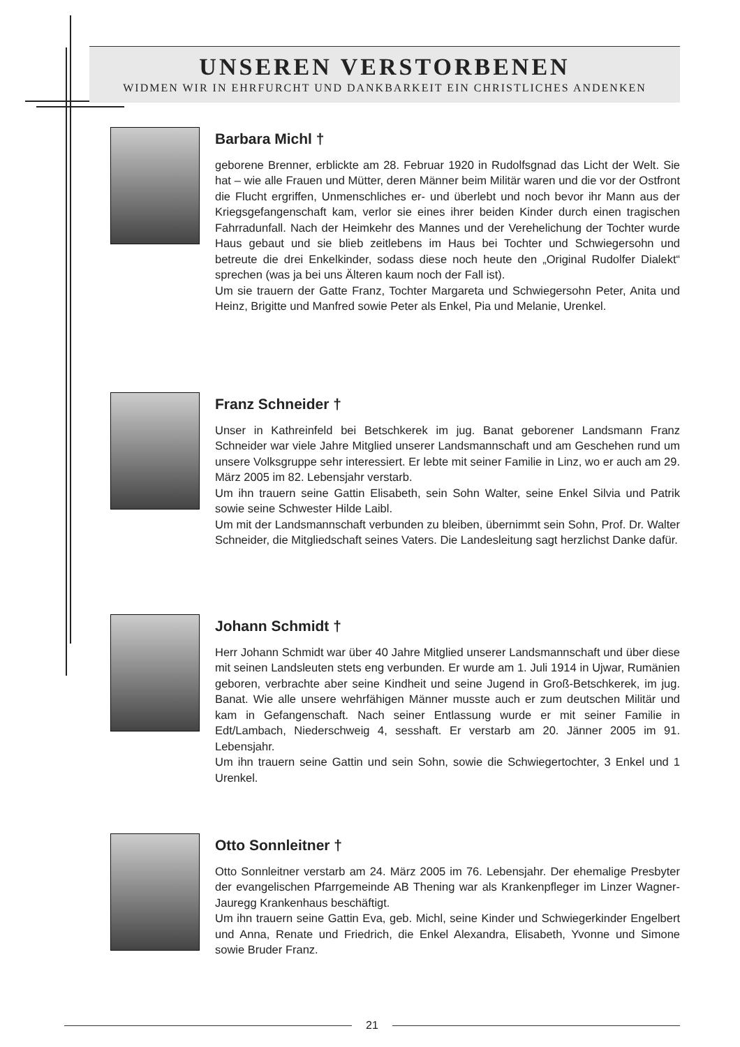UNSEREN VERSTORBENEN
WIDMEN WIR IN EHRFURCHT UND DANKBARKEIT EIN CHRISTLICHES ANDENKEN
Barbara Michl †
geborene Brenner, erblickte am 28. Februar 1920 in Rudolfsgnad das Licht der Welt. Sie hat – wie alle Frauen und Mütter, deren Männer beim Militär waren und die vor der Ostfront die Flucht ergriffen, Unmenschliches er- und überlebt und noch bevor ihr Mann aus der Kriegsgefangenschaft kam, verlor sie eines ihrer beiden Kinder durch einen tragischen Fahrradunfall. Nach der Heimkehr des Mannes und der Verehelichung der Tochter wurde Haus gebaut und sie blieb zeitlebens im Haus bei Tochter und Schwiegersohn und betreute die drei Enkelkinder, sodass diese noch heute den „Original Rudolfer Dialekt“ sprechen (was ja bei uns Älteren kaum noch der Fall ist).
Um sie trauern der Gatte Franz, Tochter Margareta und Schwiegersohn Peter, Anita und Heinz, Brigitte und Manfred sowie Peter als Enkel, Pia und Melanie, Urenkel.
Franz Schneider †
Unser in Kathreinfeld bei Betschkerek im jug. Banat geborener Landsmann Franz Schneider war viele Jahre Mitglied unserer Landsmannschaft und am Geschehen rund um unsere Volksgruppe sehr interessiert. Er lebte mit seiner Familie in Linz, wo er auch am 29. März 2005 im 82. Lebensjahr verstarb.
Um ihn trauern seine Gattin Elisabeth, sein Sohn Walter, seine Enkel Silvia und Patrik sowie seine Schwester Hilde Laibl.
Um mit der Landsmannschaft verbunden zu bleiben, übernimmt sein Sohn, Prof. Dr. Walter Schneider, die Mitgliedschaft seines Vaters. Die Landesleitung sagt herzlichst Danke dafür.
Johann Schmidt †
Herr Johann Schmidt war über 40 Jahre Mitglied unserer Landsmannschaft und über diese mit seinen Landsleuten stets eng verbunden. Er wurde am 1. Juli 1914 in Ujwar, Rumänien geboren, verbrachte aber seine Kindheit und seine Jugend in Groß-Betschkerek, im jug. Banat. Wie alle unsere wehrfähigen Männer musste auch er zum deutschen Militär und kam in Gefangenschaft. Nach seiner Entlassung wurde er mit seiner Familie in Edt/Lambach, Niederschweig 4, sesshaft. Er verstarb am 20. Jänner 2005 im 91. Lebensjahr.
Um ihn trauern seine Gattin und sein Sohn, sowie die Schwiegertochter, 3 Enkel und 1 Urenkel.
Otto Sonnleitner †
Otto Sonnleitner verstarb am 24. März 2005 im 76. Lebensjahr. Der ehemalige Presbyter der evangelischen Pfarrgemeinde AB Thening war als Krankenpfleger im Linzer Wagner-Jauregg Krankenhaus beschäftigt.
Um ihn trauern seine Gattin Eva, geb. Michl, seine Kinder und Schwiegerkinder Engelbert und Anna, Renate und Friedrich, die Enkel Alexandra, Elisabeth, Yvonne und Simone sowie Bruder Franz.
21